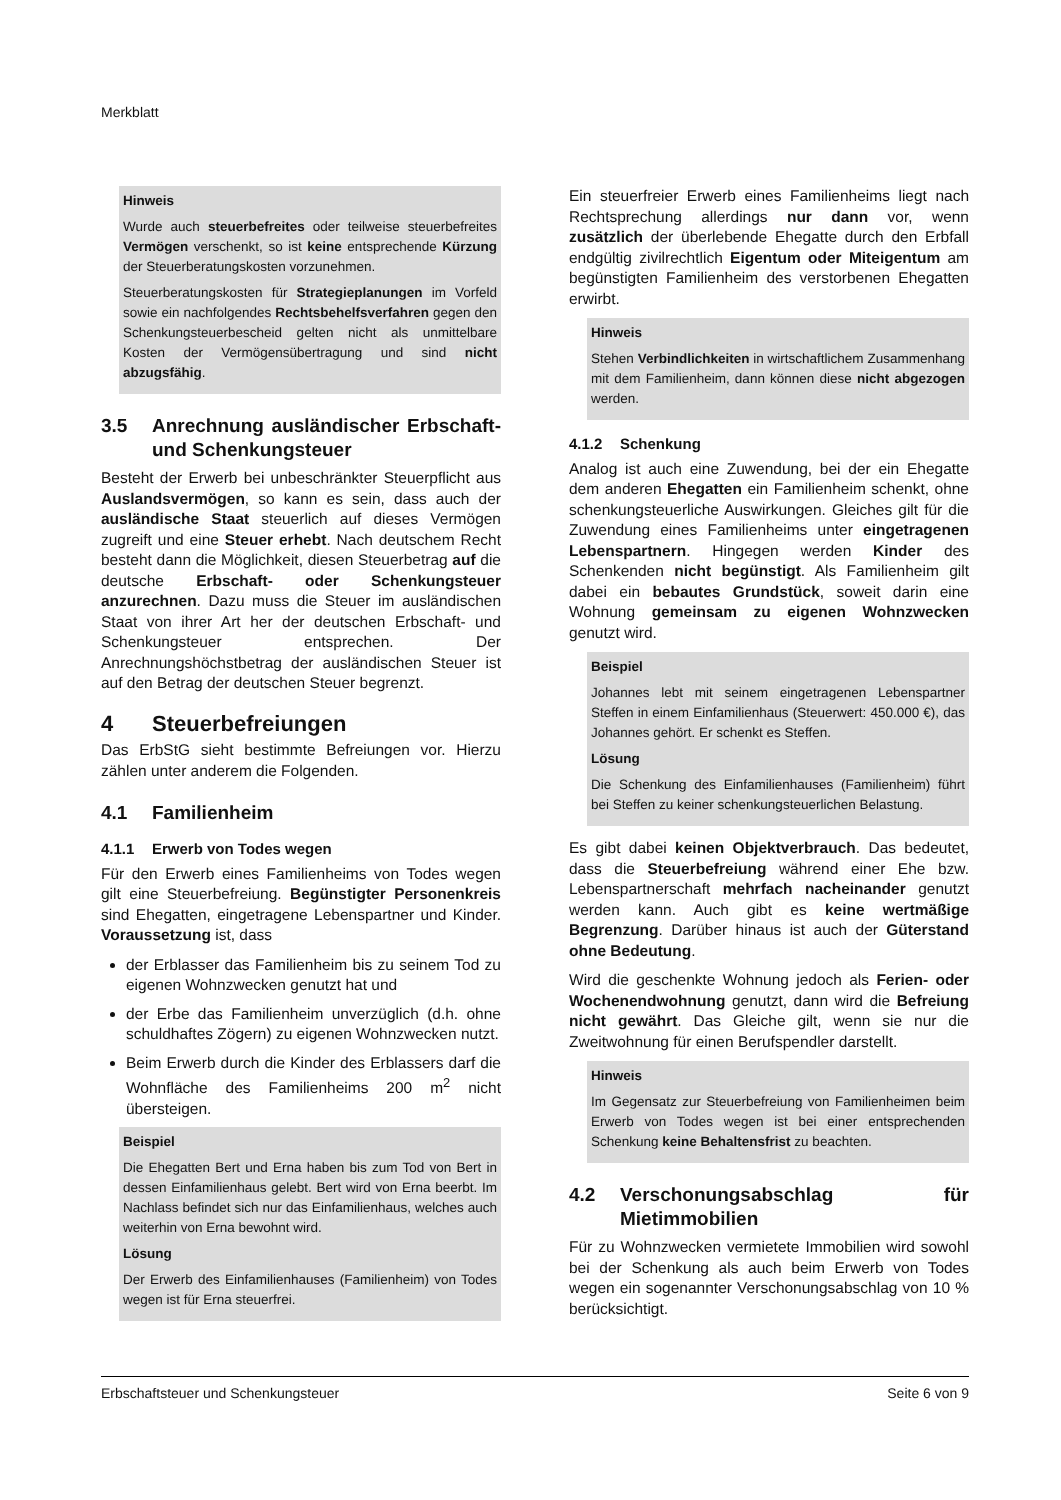Merkblatt
Hinweis
Wurde auch steuerbefreites oder teilweise steuerbefreites Vermögen verschenkt, so ist keine entsprechende Kürzung der Steuerberatungskosten vorzunehmen.
Steuerberatungskosten für Strategieplanungen im Vorfeld sowie ein nachfolgendes Rechtsbehelfsverfahren gegen den Schenkungsteuerbescheid gelten nicht als unmittelbare Kosten der Vermögensübertragung und sind nicht abzugsfähig.
3.5 Anrechnung ausländischer Erbschaft- und Schenkungsteuer
Besteht der Erwerb bei unbeschränkter Steuerpflicht aus Auslandsvermögen, so kann es sein, dass auch der ausländische Staat steuerlich auf dieses Vermögen zugreift und eine Steuer erhebt. Nach deutschem Recht besteht dann die Möglichkeit, diesen Steuerbetrag auf die deutsche Erbschaft- oder Schenkungsteuer anzurechnen. Dazu muss die Steuer im ausländischen Staat von ihrer Art her der deutschen Erbschaft- und Schenkungsteuer entsprechen. Der Anrechnungshöchstbetrag der ausländischen Steuer ist auf den Betrag der deutschen Steuer begrenzt.
4 Steuerbefreiungen
Das ErbStG sieht bestimmte Befreiungen vor. Hierzu zählen unter anderem die Folgenden.
4.1 Familienheim
4.1.1 Erwerb von Todes wegen
Für den Erwerb eines Familienheims von Todes wegen gilt eine Steuerbefreiung. Begünstigter Personenkreis sind Ehegatten, eingetragene Lebenspartner und Kinder. Voraussetzung ist, dass
der Erblasser das Familienheim bis zu seinem Tod zu eigenen Wohnzwecken genutzt hat und
der Erbe das Familienheim unverzüglich (d.h. ohne schuldhaftes Zögern) zu eigenen Wohnzwecken nutzt.
Beim Erwerb durch die Kinder des Erblassers darf die Wohnfläche des Familienheims 200 m<sup>2</sup> nicht übersteigen.
Beispiel
Die Ehegatten Bert und Erna haben bis zum Tod von Bert in dessen Einfamilienhaus gelebt. Bert wird von Erna beerbt. Im Nachlass befindet sich nur das Einfamilienhaus, welches auch weiterhin von Erna bewohnt wird.
Lösung
Der Erwerb des Einfamilienhauses (Familienheim) von Todes wegen ist für Erna steuerfrei.
Ein steuerfreier Erwerb eines Familienheims liegt nach Rechtsprechung allerdings nur dann vor, wenn zusätzlich der überlebende Ehegatte durch den Erbfall endgültig zivilrechtlich Eigentum oder Miteigentum am begünstigten Familienheim des verstorbenen Ehegatten erwirbt.
Hinweis
Stehen Verbindlichkeiten in wirtschaftlichem Zusammenhang mit dem Familienheim, dann können diese nicht abgezogen werden.
4.1.2 Schenkung
Analog ist auch eine Zuwendung, bei der ein Ehegatte dem anderen Ehegatten ein Familienheim schenkt, ohne schenkungsteuerliche Auswirkungen. Gleiches gilt für die Zuwendung eines Familienheims unter eingetragenen Lebenspartnern. Hingegen werden Kinder des Schenkenden nicht begünstigt. Als Familienheim gilt dabei ein bebautes Grundstück, soweit darin eine Wohnung gemeinsam zu eigenen Wohnzwecken genutzt wird.
Beispiel
Johannes lebt mit seinem eingetragenen Lebenspartner Steffen in einem Einfamilienhaus (Steuerwert: 450.000 €), das Johannes gehört. Er schenkt es Steffen.
Lösung
Die Schenkung des Einfamilienhauses (Familienheim) führt bei Steffen zu keiner schenkungsteuerlichen Belastung.
Es gibt dabei keinen Objektverbrauch. Das bedeutet, dass die Steuerbefreiung während einer Ehe bzw. Lebenspartnerschaft mehrfach nacheinander genutzt werden kann. Auch gibt es keine wertmäßige Begrenzung. Darüber hinaus ist auch der Güterstand ohne Bedeutung.
Wird die geschenkte Wohnung jedoch als Ferien- oder Wochenendwohnung genutzt, dann wird die Befreiung nicht gewährt. Das Gleiche gilt, wenn sie nur die Zweitwohnung für einen Berufspendler darstellt.
Hinweis
Im Gegensatz zur Steuerbefreiung von Familienheimen beim Erwerb von Todes wegen ist bei einer entsprechenden Schenkung keine Behaltensfrist zu beachten.
4.2 Verschonungsabschlag für Mietimmobilien
Für zu Wohnzwecken vermietete Immobilien wird sowohl bei der Schenkung als auch beim Erwerb von Todes wegen ein sogenannter Verschonungsabschlag von 10 % berücksichtigt.
Erbschaftsteuer und Schenkungsteuer Seite 6 von 9